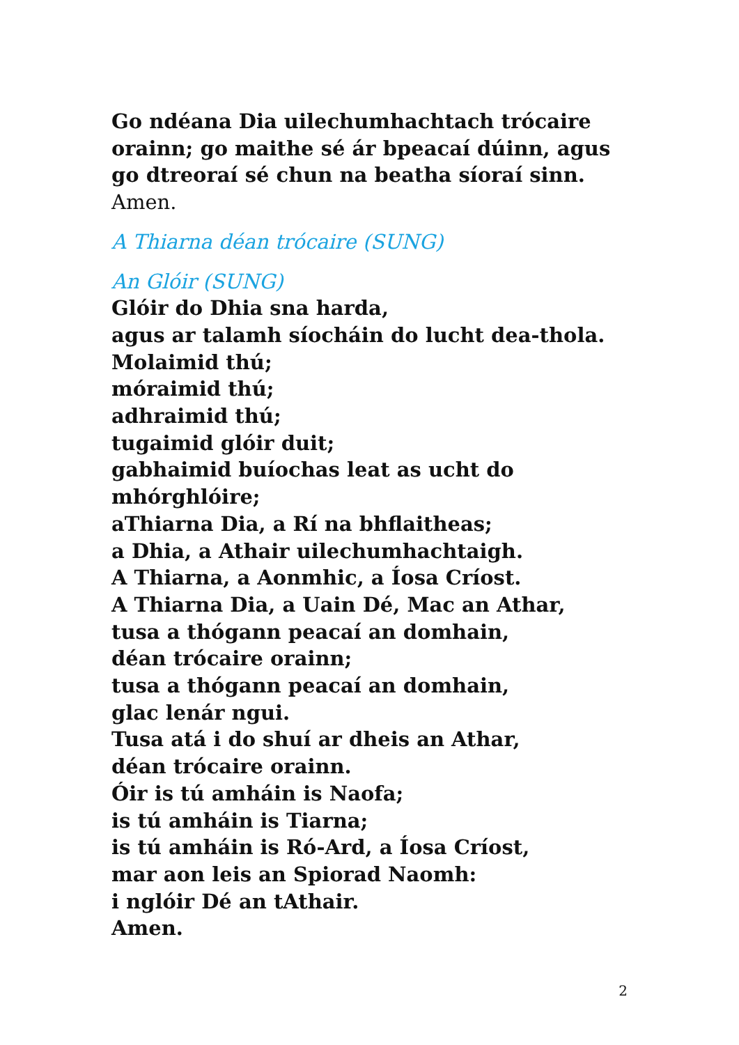Go ndéana Dia uilechumhachtach trócaire orainn; go maithe sé ár bpeacaí dúinn, agus go dtreoraí sé chun na beatha síoraí sinn. Amen.
A Thiarna déan trócaire (SUNG)
An Glóir (SUNG)
Glóir do Dhia sna harda,
agus ar talamh síocháin do lucht dea-thola.
Molaimid thú;
móraimid thú;
adhraimid thú;
tugaimid glóir duit;
gabhaimid buíochas leat as ucht do mhórghlóire;
aThiarna Dia, a Rí na bhflaitheas;
a Dhia, a Athair uilechumhachtaigh.
A Thiarna, a Aonmhic, a Íosa Críost.
A Thiarna Dia, a Uain Dé, Mac an Athar,
tusa a thógann peacaí an domhain,
déan trócaire orainn;
tusa a thógann peacaí an domhain,
glac lenár ngui.
Tusa atá i do shuí ar dheis an Athar,
déan trócaire orainn.
Óir is tú amháin is Naofa;
is tú amháin is Tiarna;
is tú amháin is Ró-Ard, a Íosa Críost,
mar aon leis an Spiorad Naomh:
i nglóir Dé an tAthair.
Amen.
2